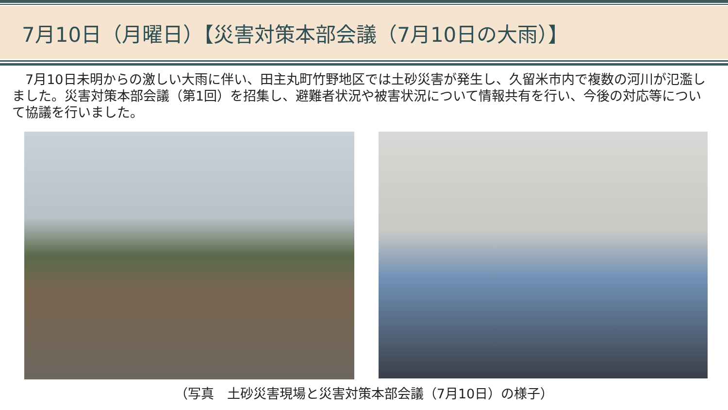7月10日（月曜日）【災害対策本部会議（7月10日の大雨）】
　7月10日未明からの激しい大雨に伴い、田主丸町竹野地区では土砂災害が発生し、久留米市内で複数の河川が氾濫しました。災害対策本部会議（第1回）を招集し、避難者状況や被害状況について情報共有を行い、今後の対応等について協議を行いました。
（写真　土砂災害現場と災害対策本部会議（7月10日）の様子）